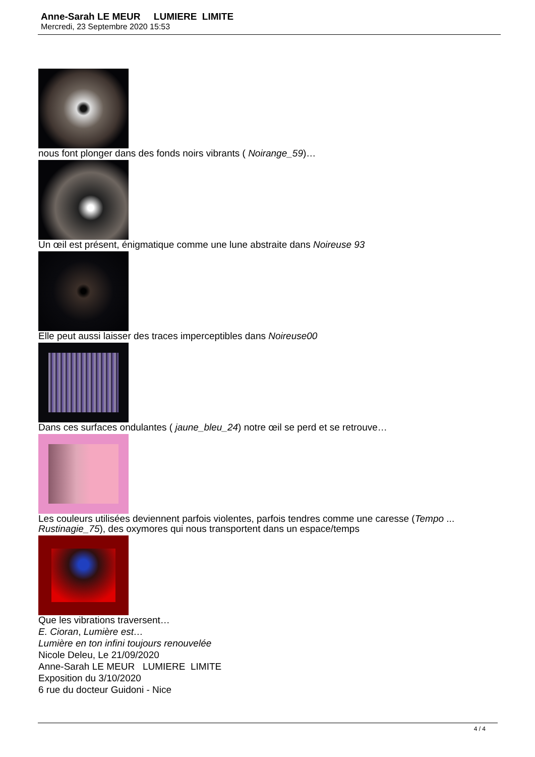Anne-Sarah LE MEUR LUMIERE LIMITE
Mercredi, 23 Septembre 2020 15:53
nous font plonger dans des fonds noirs vibrants ( Noirange_59)…
Un œil est présent, énigmatique comme une lune abstraite dans Noireuse 93
Elle peut aussi laisser des traces imperceptibles dans Noireuse00
Dans ces surfaces ondulantes ( jaune_bleu_24) notre œil se perd et se retrouve…
Les couleurs utilisées deviennent parfois violentes, parfois tendres comme une caresse (Tempo ... Rustinagie_75), des oxymores qui nous transportent dans un espace/temps
Que les vibrations traversent…
E. Cioran, Lumière est…
Lumière en ton infini toujours renouvelée
Nicole Deleu, Le 21/09/2020
Anne-Sarah LE MEUR LUMIERE LIMITE
Exposition du 3/10/2020
6 rue du docteur Guidoni - Nice
4 / 4